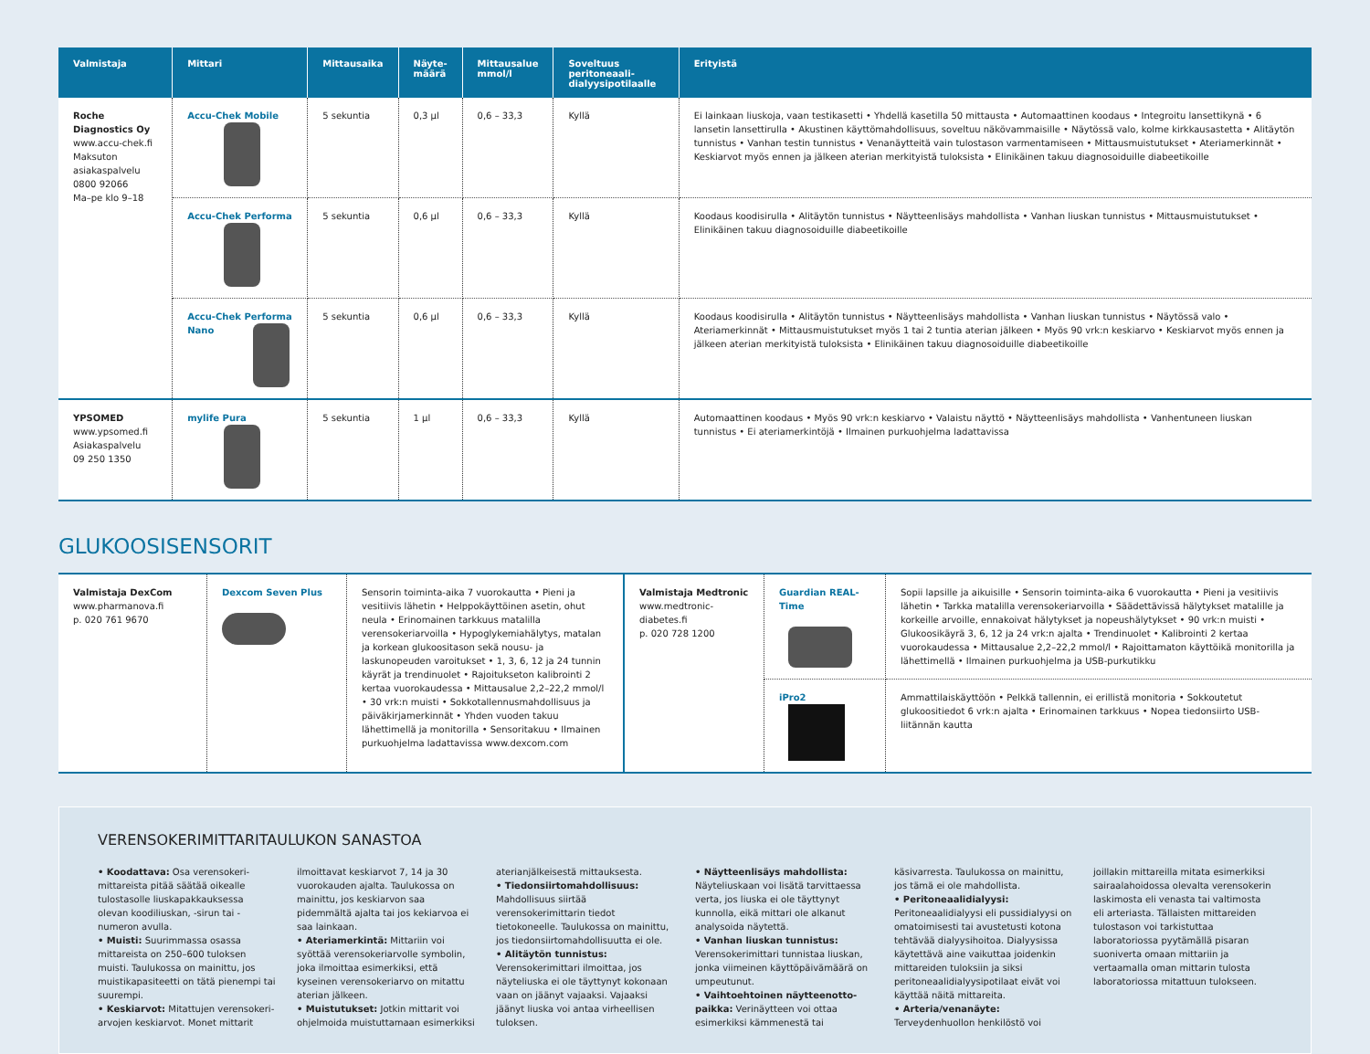| Valmistaja | Mittari | Mittausaika | Näyte- määrä | Mittausalue mmol/l | Soveltuus peritoneaali- dialyysipotilaalle | Erityistä |
| --- | --- | --- | --- | --- | --- | --- |
| Roche Diagnostics Oy www.accu-chek.fi Maksuton asiakaspalvelu 0800 92066 Ma–pe klo 9–18 | Accu-Chek Mobile | 5 sekuntia | 0,3 µl | 0,6 – 33,3 | Kyllä | Ei lainkaan liuskoja, vaan testikasetti • Yhdellä kasetilla 50 mittausta • Automaattinen koodaus • Integroitu lansettikynä • 6 lansetin lansettirulla • Akustinen käyttömahdollisuus, soveltuu näkövammaisille • Näytössä valo, kolme kirkkausastetta • Alitäytön tunnistus • Vanhan testin tunnistus • Venanäytteitä vain tulostason varmentamiseen • Mittausmuistutukset • Ateriamerkinnät • Keskiarvot myös ennen ja jälkeen aterian merkityistä tuloksista • Elinikäinen takuu diagnosoiduille diabeetikoille |
| | Accu-Chek Performa | 5 sekuntia | 0,6 µl | 0,6 – 33,3 | Kyllä | Koodaus koodisirulla • Alitäytön tunnistus • Näytteenlisäys mahdollista • Vanhan liuskan tunnistus • Mittausmuistutukset • Elinikäinen takuu diagnosoiduille diabeetikoille |
| | Accu-Chek Performa Nano | 5 sekuntia | 0,6 µl | 0,6 – 33,3 | Kyllä | Koodaus koodisirulla • Alitäytön tunnistus • Näytteenlisäys mahdollista • Vanhan liuskan tunnistus • Näytössä valo • Ateriamerkinnät • Mittausmuistutukset myös 1 tai 2 tuntia aterian jälkeen • Myös 90 vrk:n keskiarvo • Keskiarvot myös ennen ja jälkeen aterian merkityistä tuloksista • Elinikäinen takuu diagnosoiduille diabeetikoille |
| YPSOMED www.ypsomed.fi Asiakaspalvelu 09 250 1350 | mylife Pura | 5 sekuntia | 1 µl | 0,6 – 33,3 | Kyllä | Automaattinen koodaus • Myös 90 vrk:n keskiarvo • Valaistu näyttö • Näytteenlisäys mahdollista • Vanhentuneen liuskan tunnistus • Ei ateriamerkintöjä • Ilmainen purkuohjelma ladattavissa |
GLUKOOSISENSORIT
| Valmistaja DexCom www.pharmanova.fi p. 020 761 9670 | Dexcom Seven Plus | Sensorin toiminta-aika 7 vuorokautta • Pieni ja vesitiivis lähetin • Helppokäyttöinen asetin, ohut neula • Erinomainen tarkkuus matalilla verensokeriarvoilla • Hypoglykemiahälytys, matalan ja korkean glukoositason sekä nousu- ja laskunopeuden varoitukset • 1, 3, 6, 12 ja 24 tunnin käyrät ja trendinuolet • Rajoitukseton kalibrointi 2 kertaa vuorokaudessa • Mittausalue 2,2–22,2 mmol/l • 30 vrk:n muisti • Sokkotallennusmahdollisuus ja päiväkirjamerkinnät • Yhden vuoden takuu lähettimellä ja monitorilla • Sensoritakuu • Ilmainen purkuohjelma ladattavissa www.dexcom.com | Valmistaja Medtronic www.medtronic-diabetes.fi p. 020 728 1200 | Guardian REAL-Time | Sopii lapsille ja aikuisille • Sensorin toiminta-aika 6 vuorokautta • Pieni ja vesitiivis lähetin • Tarkka matalilla verensokeriarvoilla • Säädettävissä hälytykset matalille ja korkeille arvoille, ennakoivat hälytykset ja nopeushälytykset • 90 vrk:n muisti • Glukoosikäyrä 3, 6, 12 ja 24 vrk:n ajalta • Trendinuolet • Kalibrointi 2 kertaa vuorokaudessa • Mittausalue 2,2–22,2 mmol/l • Rajoittamaton käyttöikä monitorilla ja lähettimellä • Ilmainen purkuohjelma ja USB-purkutikku |
| | | | | iPro2 | Ammattilaiskäyttöön • Pelkkä tallennin, ei erillistä monitoria • Sokkoutetut glukoositiedot 6 vrk:n ajalta • Erinomainen tarkkuus • Nopea tiedonsiirto USB-liitännän kautta |
VERENSOKERIMITTARITAULUKON SANASTOA
• Koodattava: Osa verensokeri-mittareista pitää säätää oikealle tulostasolle liuskapakkauksessa olevan koodiliuskan, -sirun tai -numeron avulla.
• Muisti: Suurimmassa osassa mittareista on 250–600 tuloksen muisti. Taulukossa on mainittu, jos muistikapasiteetti on tätä pienempi tai suurempi.
• Keskiarvot: Mitattujen verensokeri-arvojen keskiarvot. Monet mittarit ilmoittavat keskiarvot 7, 14 ja 30 vuorokauden ajalta. Taulukossa on mainittu, jos keskiarvon saa pidemmältä ajalta tai jos kekiarvoa ei saa lainkaan.
• Ateriamerkintä: Mittariin voi syöttää verensokeriarvolle symbolin, joka ilmoittaa esimerkiksi, että kyseinen verensokeriarvo on mitattu aterian jälkeen.
• Muistutukset: Jotkin mittarit voi ohjelmoida muistuttamaan esimerkiksi aterianjälkeisestä mittauksesta.
• Tiedonsiirtomahdollisuus: Mahdollisuus siirtää verensokerimittarin tiedot tietokoneelle. Taulukossa on mainittu, jos tiedonsiirtomahdollisuutta ei ole.
• Alitäytön tunnistus: Verensokerimittari ilmoittaa, jos näyteliuska ei ole täyttynyt kokonaan vaan on jäänyt vajaaksi. Vajaaksi jäänyt liuska voi antaa virheellisen tuloksen.
• Näytteenlisäys mahdollista: Näyteliuskaan voi lisätä tarvittaessa verta, jos liuska ei ole täyttynyt kunnolla, eikä mittari ole alkanut analysoida näytettä.
• Vanhan liuskan tunnistus: Verensokerimittari tunnistaa liuskan, jonka viimeinen käyttöpäivämäärä on umpeutunut.
• Vaihtoehtoinen näytteenotto-paikka: Verinäytteen voi ottaa esimerkiksi kämmenestä tai käsivarresta. Taulukossa on mainittu, jos tämä ei ole mahdollista.
• Peritoneaalidialyysi: Peritoneaalidialyysi eli pussidialyysi on omatoimisesti tai avustetusti kotona tehtävää dialyysihoitoa. Dialyysissa käytettävä aine vaikuttaa joidenkin mittareiden tuloksiin ja siksi peritoneaalidialyysipotilaat eivät voi käyttää näitä mittareita.
• Arteria/venanäyte: Terveydenhuollon henkilöstö voi joillakin mittareilla mitata esimerkiksi sairaalahoidossa olevalta verensokerin laskimosta eli venasta tai valtimosta eli arteriasta. Tällaisten mittareiden tulostason voi tarkistuttaa laboratoriossa pyytämällä pisaran suoniverta omaan mittariin ja vertaamalla oman mittarin tulosta laboratoriossa mitattuun tulokseen.